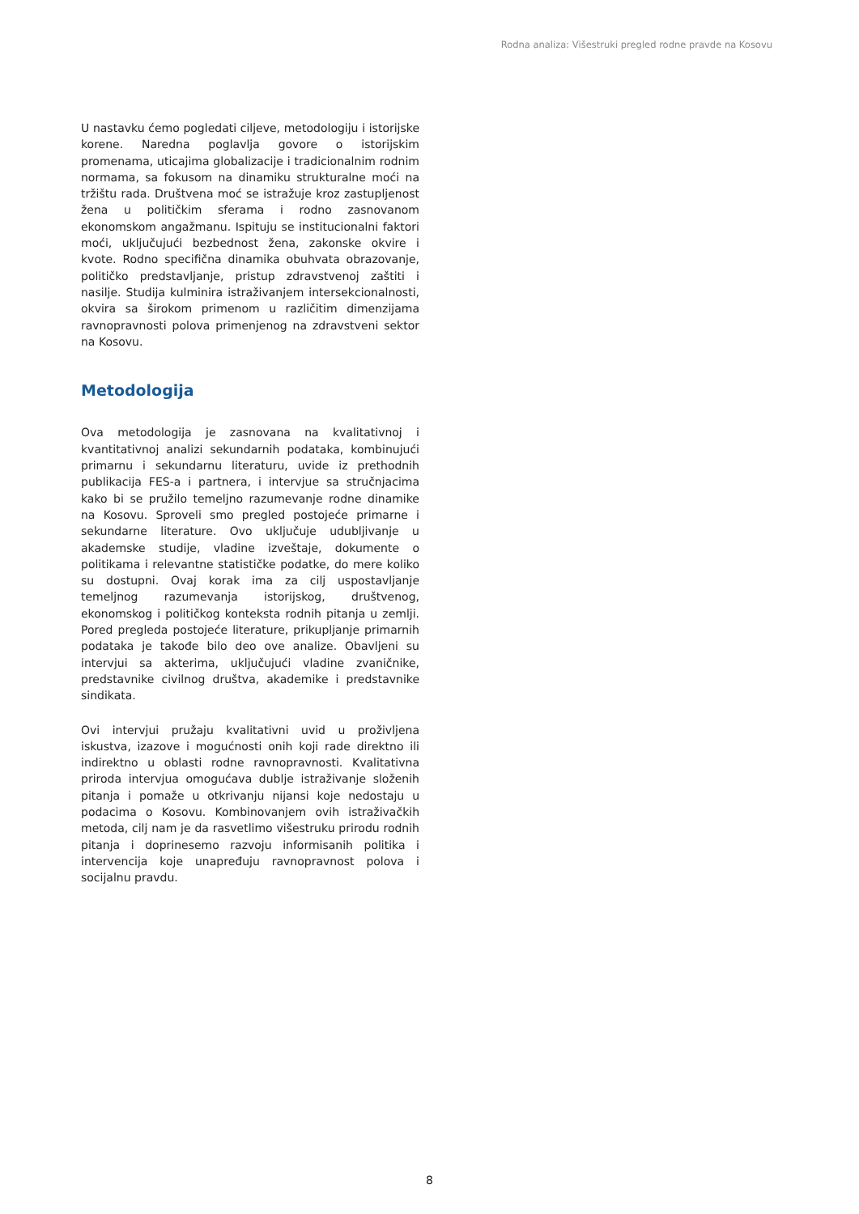Rodna analiza: Višestruki pregled rodne pravde na Kosovu
U nastavku ćemo pogledati ciljeve, metodologiju i istorijske korene. Naredna poglavlja govore o istorijskim promenama, uticajima globalizacije i tradicionalnim rodnim normama, sa fokusom na dinamiku strukturalne moći na tržištu rada. Društvena moć se istražuje kroz zastupljenost žena u političkim sferama i rodno zasnovanom ekonomskom angažmanu. Ispituju se institucionalni faktori moći, uključujući bezbednost žena, zakonske okvire i kvote. Rodno specifična dinamika obuhvata obrazovanje, političko predstavljanje, pristup zdravstvenoj zaštiti i nasilje. Studija kulminira istraživanjem intersekcionalnosti, okvira sa širokom primenom u različitim dimenzijama ravnopravnosti polova primenjenog na zdravstveni sektor na Kosovu.
Metodologija
Ova metodologija je zasnovana na kvalitativnoj i kvantitativnoj analizi sekundarnih podataka, kombinujući primarnu i sekundarnu literaturu, uvide iz prethodnih publikacija FES-a i partnera, i intervjue sa stručnjacima kako bi se pružilo temeljno razumevanje rodne dinamike na Kosovu. Sproveli smo pregled postojeće primarne i sekundarne literature. Ovo uključuje udubljivanje u akademske studije, vladine izveštaje, dokumente o politikama i relevantne statističke podatke, do mere koliko su dostupni. Ovaj korak ima za cilj uspostavljanje temeljnog razumevanja istorijskog, društvenog, ekonomskog i političkog konteksta rodnih pitanja u zemlji. Pored pregleda postojeće literature, prikupljanje primarnih podataka je takođe bilo deo ove analize. Obavljeni su intervjui sa akterima, uključujući vladine zvaničnike, predstavnike civilnog društva, akademike i predstavnike sindikata.
Ovi intervjui pružaju kvalitativni uvid u proživljena iskustva, izazove i mogućnosti onih koji rade direktno ili indirektno u oblasti rodne ravnopravnosti. Kvalitativna priroda intervjua omogućava dublje istraživanje složenih pitanja i pomaže u otkrivanju nijansi koje nedostaju u podacima o Kosovu. Kombinovanjem ovih istraživačkih metoda, cilj nam je da rasvetlimo višestruku prirodu rodnih pitanja i doprinesemo razvoju informisanih politika i intervencija koje unapređuju ravnopravnost polova i socijalnu pravdu.
8